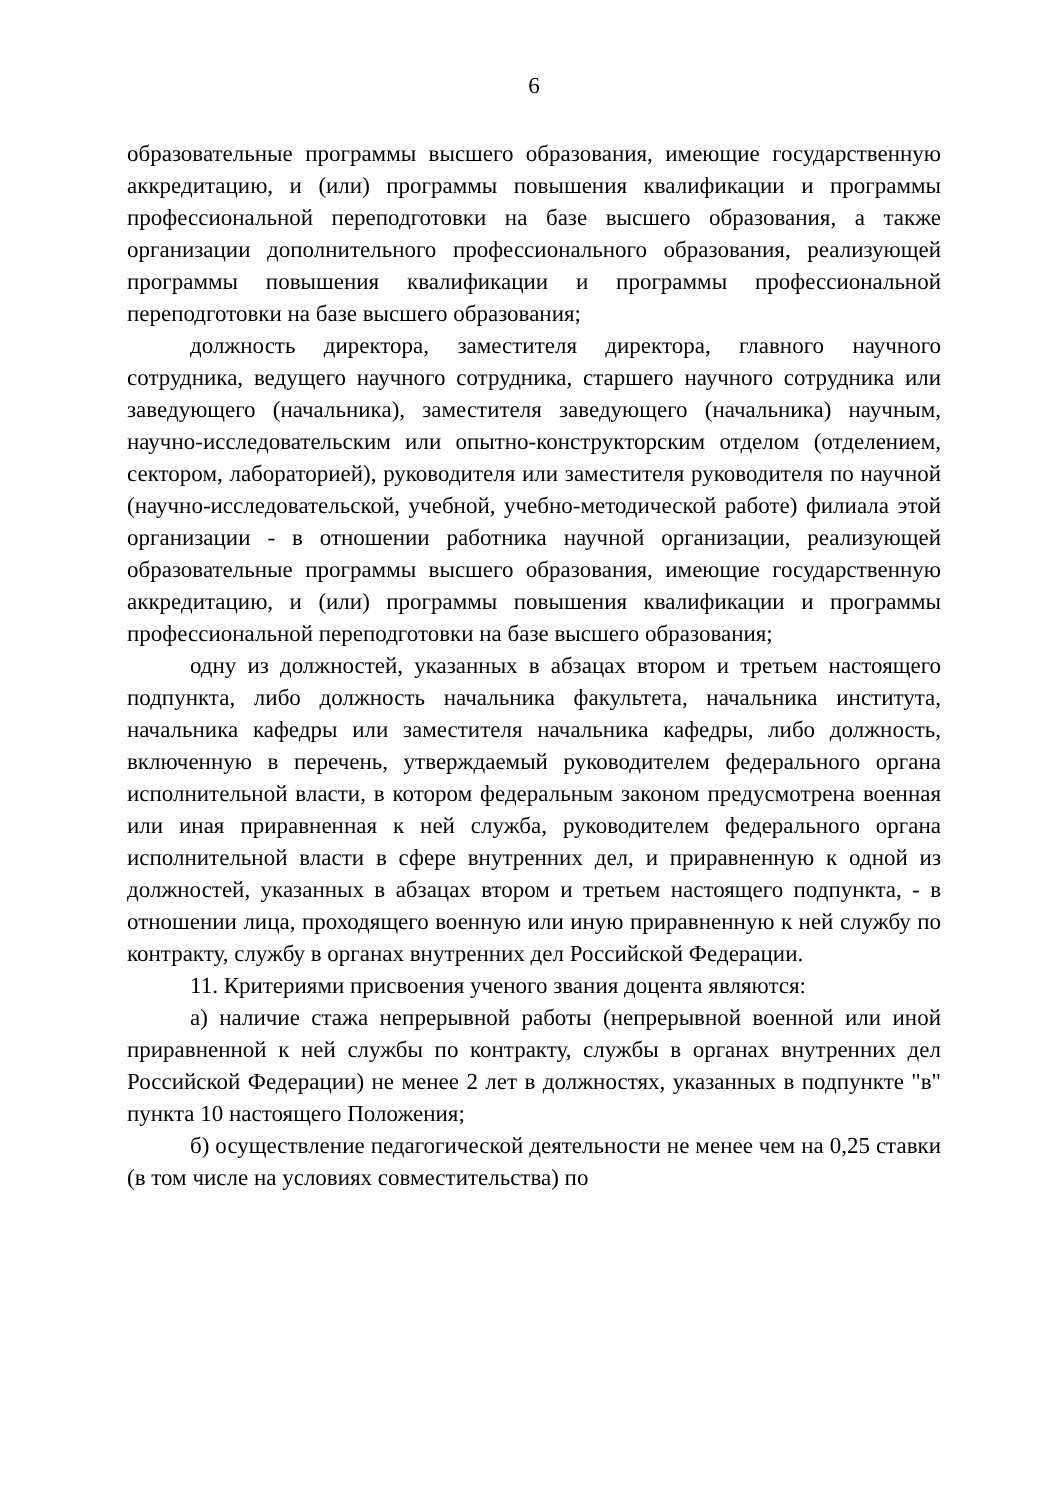6
образовательные программы высшего образования, имеющие государственную аккредитацию, и (или) программы повышения квалификации и программы профессиональной переподготовки на базе высшего образования, а также организации дополнительного профессионального образования, реализующей программы повышения квалификации и программы профессиональной переподготовки на базе высшего образования;
должность директора, заместителя директора, главного научного сотрудника, ведущего научного сотрудника, старшего научного сотрудника или заведующего (начальника), заместителя заведующего (начальника) научным, научно-исследовательским или опытно-конструкторским отделом (отделением, сектором, лабораторией), руководителя или заместителя руководителя по научной (научно-исследовательской, учебной, учебно-методической работе) филиала этой организации - в отношении работника научной организации, реализующей образовательные программы высшего образования, имеющие государственную аккредитацию, и (или) программы повышения квалификации и программы профессиональной переподготовки на базе высшего образования;
одну из должностей, указанных в абзацах втором и третьем настоящего подпункта, либо должность начальника факультета, начальника института, начальника кафедры или заместителя начальника кафедры, либо должность, включенную в перечень, утверждаемый руководителем федерального органа исполнительной власти, в котором федеральным законом предусмотрена военная или иная приравненная к ней служба, руководителем федерального органа исполнительной власти в сфере внутренних дел, и приравненную к одной из должностей, указанных в абзацах втором и третьем настоящего подпункта, - в отношении лица, проходящего военную или иную приравненную к ней службу по контракту, службу в органах внутренних дел Российской Федерации.
11. Критериями присвоения ученого звания доцента являются:
а) наличие стажа непрерывной работы (непрерывной военной или иной приравненной к ней службы по контракту, службы в органах внутренних дел Российской Федерации) не менее 2 лет в должностях, указанных в подпункте "в" пункта 10 настоящего Положения;
б) осуществление педагогической деятельности не менее чем на 0,25 ставки (в том числе на условиях совместительства) по